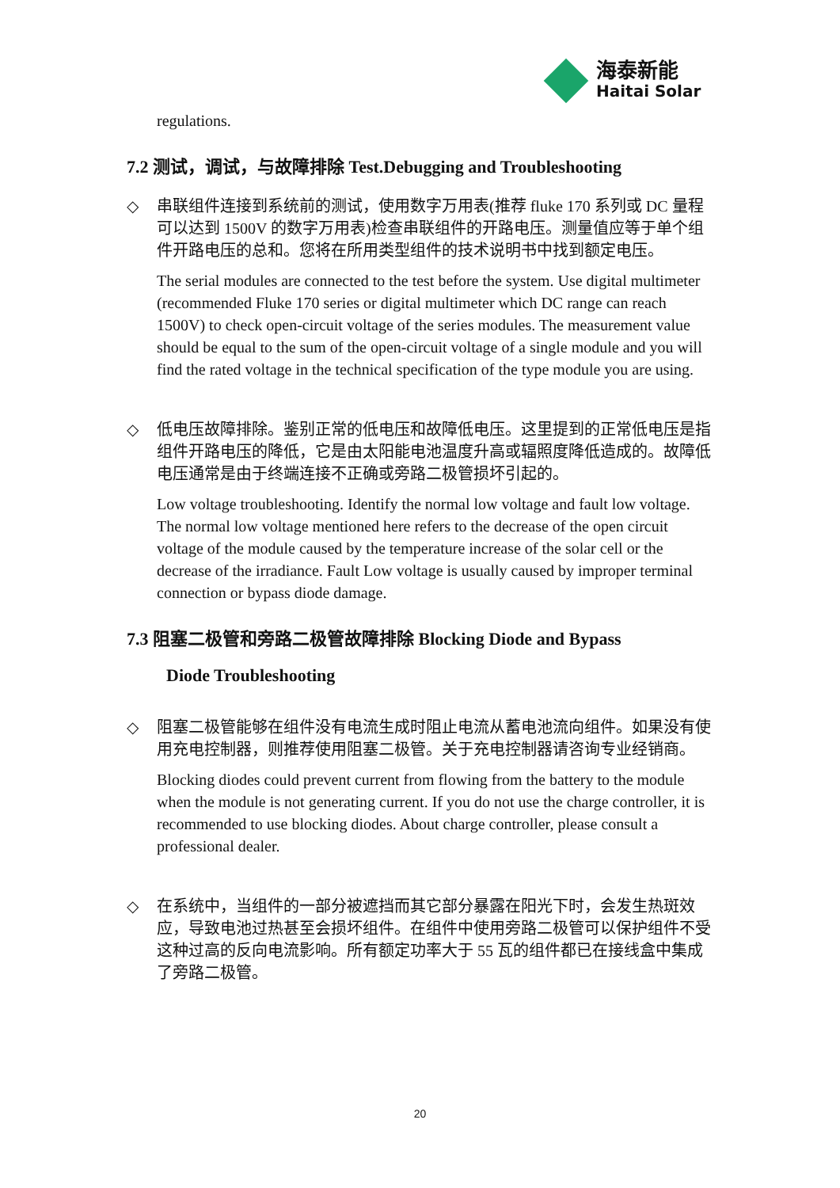海泰新能
Haitai Solar
regulations.
7.2 测试，调试，与故障排除 Test.Debugging and Troubleshooting
◇ 串联组件连接到系统前的测试，使用数字万用表(推荐 fluke 170 系列或 DC 量程可以达到 1500V 的数字万用表)检查串联组件的开路电压。测量值应等于单个组件开路电压的总和。您将在所用类型组件的技术说明书中找到额定电压。
The serial modules are connected to the test before the system. Use digital multimeter (recommended Fluke 170 series or digital multimeter which DC range can reach 1500V) to check open-circuit voltage of the series modules. The measurement value should be equal to the sum of the open-circuit voltage of a single module and you will find the rated voltage in the technical specification of the type module you are using.
◇ 低电压故障排除。鉴别正常的低电压和故障低电压。这里提到的正常低电压是指组件开路电压的降低，它是由太阳能电池温度升高或辐照度降低造成的。故障低电压通常是由于终端连接不正确或旁路二极管损坏引起的。
Low voltage troubleshooting. Identify the normal low voltage and fault low voltage. The normal low voltage mentioned here refers to the decrease of the open circuit voltage of the module caused by the temperature increase of the solar cell or the decrease of the irradiance. Fault Low voltage is usually caused by improper terminal connection or bypass diode damage.
7.3 阻塞二极管和旁路二极管故障排除 Blocking Diode and Bypass
Diode Troubleshooting
◇ 阻塞二极管能够在组件没有电流生成时阻止电流从蓄电池流向组件。如果没有使用充电控制器，则推荐使用阻塞二极管。关于充电控制器请咨询专业经销商。
Blocking diodes could prevent current from flowing from the battery to the module when the module is not generating current. If you do not use the charge controller, it is recommended to use blocking diodes. About charge controller, please consult a professional dealer.
◇ 在系统中，当组件的一部分被遮挡而其它部分暴露在阳光下时，会发生热斑效应，导致电池过热甚至会损坏组件。在组件中使用旁路二极管可以保护组件不受这种过高的反向电流影响。所有额定功率大于 55 瓦的组件都已在接线盒中集成了旁路二极管。
20